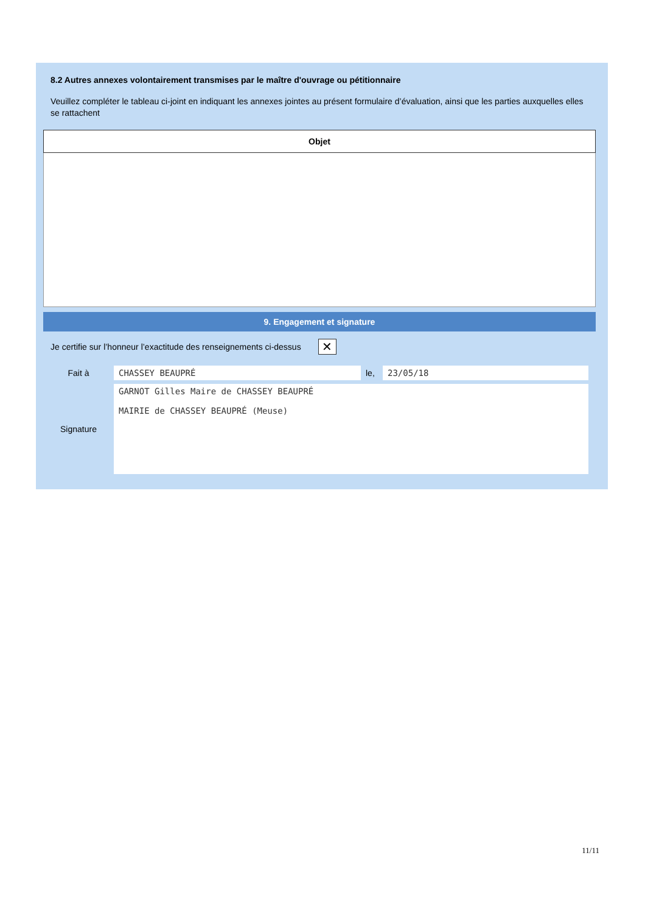8.2 Autres annexes volontairement transmises par le maître d'ouvrage ou pétitionnaire
Veuillez compléter le tableau ci-joint en indiquant les annexes jointes au présent formulaire d’évaluation, ainsi que les parties auxquelles elles se rattachent
| Objet |
| --- |
9. Engagement et signature
Je certifie sur l’honneur l’exactitude des renseignements ci-dessus
✕
| Fait à | CHASSEY BEAUPRÉ | le, | 23/05/18 |
| Signature | GARNOT Gilles Maire de CHASSEY BEAUPRÉ MAIRIE de CHASSEY BEAUPRÉ (Meuse) | | |
11/11